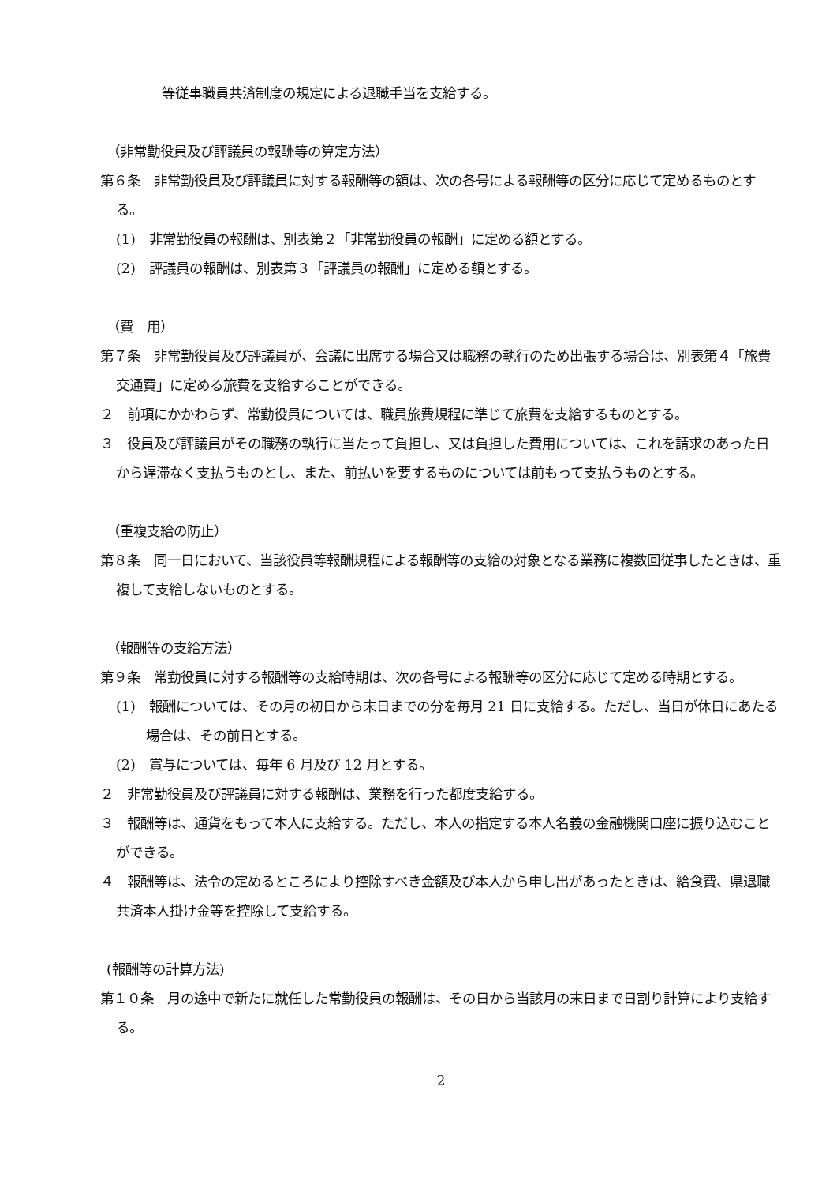等従事職員共済制度の規定による退職手当を支給する。
（非常勤役員及び評議員の報酬等の算定方法）
第６条　非常勤役員及び評議員に対する報酬等の額は、次の各号による報酬等の区分に応じて定めるものとする。
(1)　非常勤役員の報酬は、別表第２「非常勤役員の報酬」に定める額とする。
(2)　評議員の報酬は、別表第３「評議員の報酬」に定める額とする。
（費　用）
第７条　非常勤役員及び評議員が、会議に出席する場合又は職務の執行のため出張する場合は、別表第４「旅費交通費」に定める旅費を支給することができる。
２　前項にかかわらず、常勤役員については、職員旅費規程に準じて旅費を支給するものとする。
３　役員及び評議員がその職務の執行に当たって負担し、又は負担した費用については、これを請求のあった日から遅滞なく支払うものとし、また、前払いを要するものについては前もって支払うものとする。
（重複支給の防止）
第８条　同一日において、当該役員等報酬規程による報酬等の支給の対象となる業務に複数回従事したときは、重複して支給しないものとする。
（報酬等の支給方法）
第９条　常勤役員に対する報酬等の支給時期は、次の各号による報酬等の区分に応じて定める時期とする。
(1)　報酬については、その月の初日から末日までの分を毎月 21 日に支給する。ただし、当日が休日にあたる場合は、その前日とする。
(2)　賞与については、毎年 6 月及び 12 月とする。
２　非常勤役員及び評議員に対する報酬は、業務を行った都度支給する。
３　報酬等は、通貨をもって本人に支給する。ただし、本人の指定する本人名義の金融機関口座に振り込むことができる。
４　報酬等は、法令の定めるところにより控除すべき金額及び本人から申し出があったときは、給食費、県退職共済本人掛け金等を控除して支給する。
(報酬等の計算方法)
第１０条　月の途中で新たに就任した常勤役員の報酬は、その日から当該月の末日まで日割り計算により支給する。
2